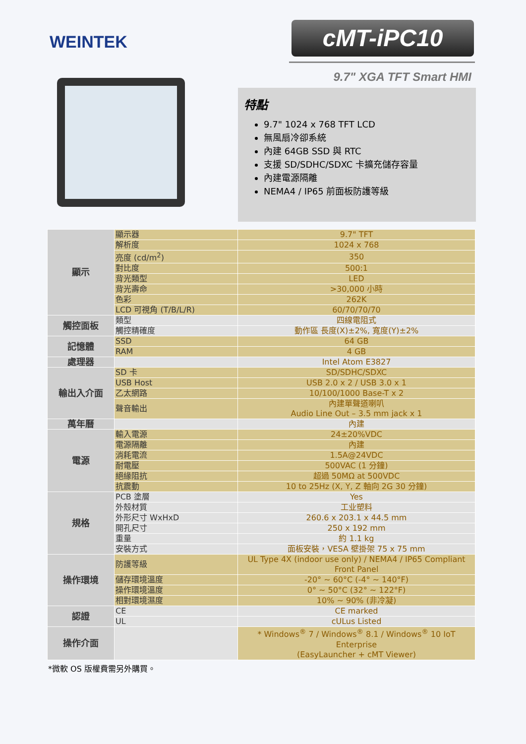WEINTEK
cMT-iPC10
9.7" XGA TFT Smart HMI
特點
9.7" 1024 x 768 TFT LCD
無風扇冷卻系統
內建 64GB SSD 與 RTC
支援 SD/SDHC/SDXC 卡擴充儲存容量
內建電源隔離
NEMA4 / IP65 前面板防護等級
| 顯示 | 顯示器 | 9.7" TFT |
| | 解析度 | 1024 x 768 |
| | 亮度 (cd/m<sup>2</sup>) | 350 |
| | 對比度 | 500:1 |
| | 背光類型 | LED |
| | 背光壽命 | >30,000 小時 |
| | 色彩 | 262K |
| | LCD 可視角 (T/B/L/R) | 60/70/70/70 |
| 觸控面板 | 類型 | 四線電阻式 |
| | 觸控精確度 | 動作區 長度(X)±2%, 寬度(Y)±2% |
| 記憶體 | SSD | 64 GB |
| | RAM | 4 GB |
| 處理器 | | Intel Atom E3827 |
| 輸出入介面 | SD 卡 | SD/SDHC/SDXC |
| | USB Host | USB 2.0 x 2 / USB 3.0 x 1 |
| | 乙太網路 | 10/100/1000 Base-T x 2 |
| | 聲音輸出 | 內建單聲道喇叭 Audio Line Out – 3.5 mm jack x 1 |
| 萬年曆 | | 內建 |
| 電源 | 輸入電源 | 24±20%VDC |
| | 電源隔離 | 內建 |
| | 消耗電流 | 1.5A@24VDC |
| | 耐電壓 | 500VAC (1 分鐘) |
| | 絕緣阻抗 | 超過 50MΩ at 500VDC |
| | 抗震動 | 10 to 25Hz (X, Y, Z 軸向 2G 30 分鐘) |
| 規格 | PCB 塗層 | Yes |
| | 外殼材質 | 工业塑料 |
| | 外形尺寸 WxHxD | 260.6 x 203.1 x 44.5 mm |
| | 開孔尺寸 | 250 x 192 mm |
| | 重量 | 約 1.1 kg |
| | 安裝方式 | 面板安裝，VESA 壁掛架 75 x 75 mm |
| 操作環境 | 防護等級 | UL Type 4X (indoor use only) / NEMA4 / IP65 Compliant Front Panel |
| | 儲存環境溫度 | -20° ~ 60°C (-4° ~ 140°F) |
| | 操作環境溫度 | 0° ~ 50°C (32° ~ 122°F) |
| | 相對環境濕度 | 10% ~ 90% (非冷凝) |
| 認證 | CE | CE marked |
| | UL | cULus Listed |
| 操作介面 | | * Windows<sup>®</sup> 7 / Windows<sup>®</sup> 8.1 / Windows<sup>®</sup> 10 IoT Enterprise (EasyLauncher + cMT Viewer) |
*微軟 OS 版權費需另外購買。